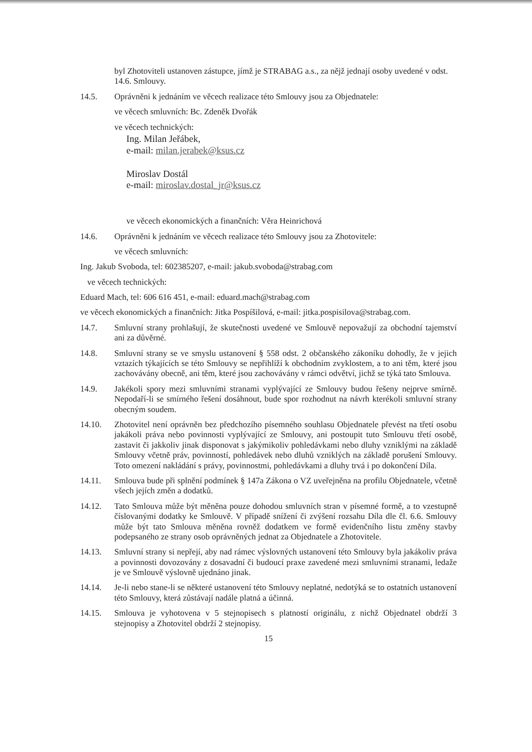byl Zhotoviteli ustanoven zástupce, jímž je STRABAG a.s., za nějž jednají osoby uvedené v odst. 14.6. Smlouvy.
14.5. Oprávněni k jednáním ve věcech realizace této Smlouvy jsou za Objednatele:
ve věcech smluvních: Bc. Zdeněk Dvořák
ve věcech technických:
Ing. Milan Jeřábek,
e-mail: milan.jerabek@ksus.cz
Miroslav Dostál
e-mail: miroslav.dostal_jr@ksus.cz
ve věcech ekonomických a finančních: Věra Heinrichová
14.6. Oprávněni k jednáním ve věcech realizace této Smlouvy jsou za Zhotovitele:
ve věcech smluvních:
Ing. Jakub Svoboda, tel: 602385207, e-mail: jakub.svoboda@strabag.com
ve věcech technických:
Eduard Mach, tel: 606 616 451, e-mail: eduard.mach@strabag.com
ve věcech ekonomických a finančních: Jitka Pospíšilová, e-mail: jitka.pospisilova@strabag.com.
14.7. Smluvní strany prohlašují, že skutečnosti uvedené ve Smlouvě nepovažují za obchodní tajemství ani za důvěrné.
14.8. Smluvní strany se ve smyslu ustanovení § 558 odst. 2 občanského zákoníku dohodly, že v jejich vztazích týkajících se této Smlouvy se nepřihlíží k obchodním zvyklostem, a to ani těm, které jsou zachovávány obecně, ani těm, které jsou zachovávány v rámci odvětví, jichž se týká tato Smlouva.
14.9. Jakékoli spory mezi smluvními stranami vyplývající ze Smlouvy budou řešeny nejprve smírně. Nepodaří-li se smírného řešení dosáhnout, bude spor rozhodnut na návrh kterékoli smluvní strany obecným soudem.
14.10. Zhotovitel není oprávněn bez předchozího písemného souhlasu Objednatele převést na třetí osobu jakákoli práva nebo povinnosti vyplývající ze Smlouvy, ani postoupit tuto Smlouvu třetí osobě, zastavit či jakkoliv jinak disponovat s jakýmikoliv pohledávkami nebo dluhy vzniklými na základě Smlouvy včetně práv, povinností, pohledávek nebo dluhů vzniklých na základě porušení Smlouvy. Toto omezení nakládání s právy, povinnostmi, pohledávkami a dluhy trvá i po dokončení Díla.
14.11. Smlouva bude při splnění podmínek § 147a Zákona o VZ uveřejněna na profilu Objednatele, včetně všech jejích změn a dodatků.
14.12. Tato Smlouva může být měněna pouze dohodou smluvních stran v písemné formě, a to vzestupně číslovanými dodatky ke Smlouvě. V případě snížení či zvýšení rozsahu Díla dle čl. 6.6. Smlouvy může být tato Smlouva měněna rovněž dodatkem ve formě evidenčního listu změny stavby podepsaného ze strany osob oprávněných jednat za Objednatele a Zhotovitele.
14.13. Smluvní strany si nepřejí, aby nad rámec výslovných ustanovení této Smlouvy byla jakákoliv práva a povinnosti dovozovány z dosavadní či budoucí praxe zavedené mezi smluvními stranami, ledaže je ve Smlouvě výslovně ujednáno jinak.
14.14. Je-li nebo stane-li se některé ustanovení této Smlouvy neplatné, nedotýká se to ostatních ustanovení této Smlouvy, která zůstávají nadále platná a účinná.
14.15. Smlouva je vyhotovena v 5 stejnopisech s platností originálu, z nichž Objednatel obdrží 3 stejnopisy a Zhotovitel obdrží 2 stejnopisy.
15